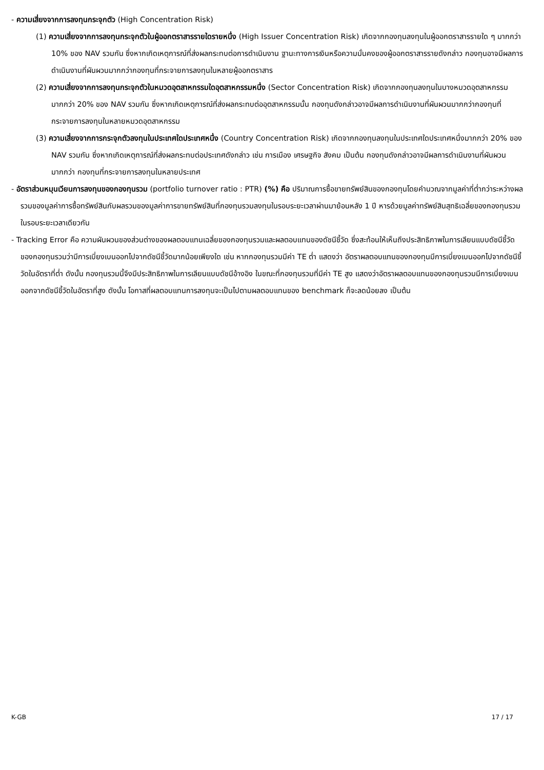- ความเสี่ยงจากการลงทุนกระจุกตัว (High Concentration Risk)
(1) ความเสี่ยงจากการลงทุนกระจุกตัวในผู้ออกตราสารรายใดรายหนึ่ง (High Issuer Concentration Risk) เกิดจากกองทุนลงทุนในผู้ออกตราสารรายใด ๆ มากกว่า 10% ของ NAV รวมกัน ซึ่งหากเกิดเหตุการณ์ที่ส่งผลกระทบต่อการดำเนินงาน ฐานะทางการเงินหรือความมั่นคงของผู้ออกตราสารรายดังกล่าว กองทุนอาจมีผลการดำเนินงานที่ผันผวนมากกว่ากองทุนที่กระจายการลงทุนในหลายผู้ออกตราสาร
(2) ความเสี่ยงจากการลงทุนกระจุกตัวในหมวดอุตสาหกรรมใดอุตสาหกรรมหนึ่ง (Sector Concentration Risk) เกิดจากกองทุนลงทุนในบางหมวดอุตสาหกรรมมากกว่า 20% ของ NAV รวมกัน ซึ่งหากเกิดเหตุการณ์ที่ส่งผลกระทบต่ออุตสาหกรรมนั้น กองทุนดังกล่าวอาจมีผลการดำเนินงานที่ผันผวนมากกว่ากองทุนที่กระจายการลงทุนในหลายหมวดอุตสาหกรรม
(3) ความเสี่ยงจากการกระจุกตัวลงทุนในประเทศใดประเทศหนึ่ง (Country Concentration Risk) เกิดจากกองทุนลงทุนในประเทศใดประเทศหนึ่งมากกว่า 20% ของ NAV รวมกัน ซึ่งหากเกิดเหตุการณ์ที่ส่งผลกระทบต่อประเทศดังกล่าว เช่น การเมือง เศรษฐกิจ สังคม เป็นต้น กองทุนดังกล่าวอาจมีผลการดำเนินงานที่ผันผวนมากกว่า กองทุนที่กระจายการลงทุนในหลายประเทศ
- อัตราส่วนหมุนเวียนการลงทุนของกองทุนรวม (portfolio turnover ratio : PTR) (%) คือ ปริมาณการซื้อขายทรัพย์สินของกองทุนโดยคำนวณจากมูลค่าที่ต่ำกว่าระหว่างผลรวมของมูลค่าการซื้อทรัพย์สินกับผลรวมของมูลค่าการขายทรัพย์สินที่กองทุนรวมลงทุนในรอบระยะเวลาผ่านมาย้อนหลัง 1 ปี หารด้วยมูลค่าทรัพย์สินสุทธิเฉลี่ยของกองทุนรวม ในรอบระยะเวลาเดียวกัน
- Tracking Error คือ ความผันผวนของส่วนต่างของผลตอบแทนเฉลี่ยของกองทุนรวมและผลตอบแทนของดัชนีชี้วัด ซึ่งสะท้อนให้เห็นถึงประสิทธิภาพในการเลียนแบบดัชนีชี้วัดของกองทุนรวมว่ามีการเบี่ยงเบนออกไปจากดัชนีชี้วัดมากน้อยเพียงใด เช่น หากกองทุนรวมมีค่า TE ต่ำ แสดงว่า อัตราผลตอบแทนของกองทุนมีการเบี่ยงเบนออกไปจากดัชนีชี้วัดในอัตราที่ต่ำ ดังนั้น กองทุนรวมนี้จึงมีประสิทธิภาพในการเลียนแบบดัชนีอ้างอิง ในขณะที่กองทุนรวมที่มีค่า TE สูง แสดงว่าอัตราผลตอบแทนของกองทุนรวมมีการเบี่ยงเบนออกจากดัชนีชี้วัดในอัตราที่สูง ดังนั้น โอกาสที่ผลตอบแทนการลงทุนจะเป็นไปตามผลตอบแทนของ benchmark ก็จะลดน้อยลง เป็นต้น
K-GB 17 / 17